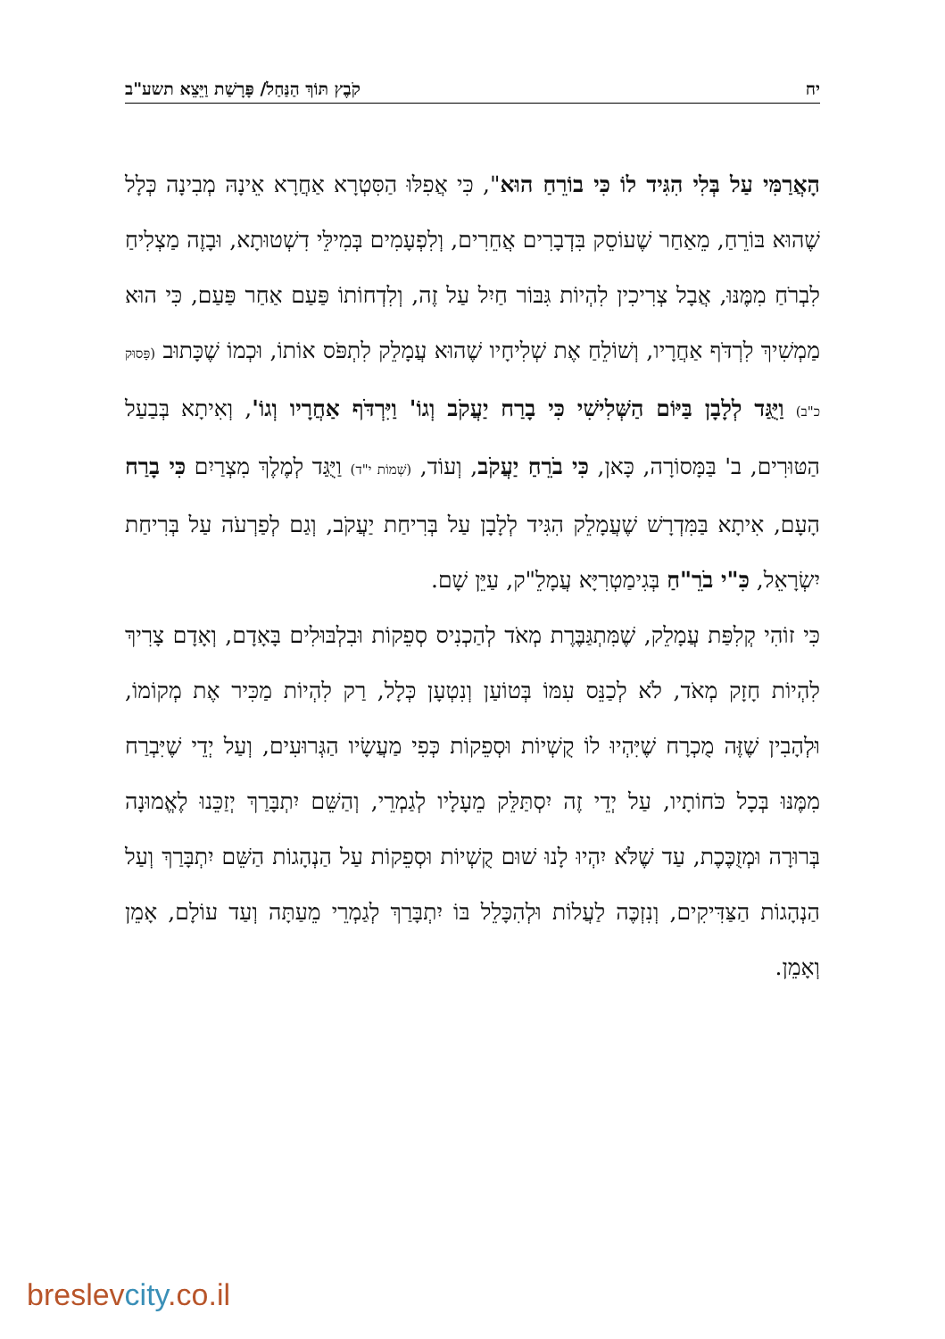יח קֹבֶץ תּוֹךְ הַנַּחַל/ פָּרָשַׁת וַיֵּצֵא תשע"ב
הָאֲרַמִּי עַל בְּלִי הִגִּיד לוֹ כִּי בוֹרֵחַ הוּא", כִּי אֲפִלּוּ הַסִּטְרָא אַחֲרָא אֵינָהּ מְבִינָה כְּלָל שֶׁהוּא בּוֹרֵחַ, מֵאַחַר שֶׁעוֹסֵק בִּדְבָרִים אֲחֵרִים, וְלִפְעָמִים בְּמִילֵּי דִשְׁטוּתָא, וּבָזֶה מַצְלִיחַ לִבְרֹחַ מִמֶּנּוּ, אֲבָל צְרִיכִין לִהְיוֹת גִּבּוֹר חַיִל עַל זֶה, וְלִדְחוֹתוֹ פַּעַם אַחַר פַּעַם, כִּי הוּא מַמְשִׁיךְ לִרְדֹּף אַחֲרָיו, וְשׁוֹלֵחַ אֶת שְׁלִיחָיו שֶׁהוּא עֲמָלֵק לִתְפֹּס אוֹתוֹ, וּכְמוֹ שֶׁכָּתוּב (פָּסוּק כ"ב) וַיֻּגַּד לְלָבָן בַּיּוֹם הַשְּׁלִישִׁי כִּי בָרַח יַעֲקֹב וְגוֹ' וַיִּרְדֹּף אַחֲרָיו וְגוֹ', וְאִיתָא בְּבַעַל הַטּוּרִים, ב' בַּמָּסוֹרָה, כָּאן, כִּי בֹרֵחַ יַעֲקֹב, וְעוֹד, (שְׁמוֹת י"ד) וַיֻּגַּד לְמֶלֶךְ מִצְרַיִם כִּי בָרַח הָעָם, אִיתָא בַּמִּדְרָשׁ שֶׁעֲמָלֵק הִגִּיד לְלָבָן עַל בְּרִיחַת יַעֲקֹב, וְגַם לְפַרְעֹה עַל בְּרִיחַת יִשְׂרָאֵל, כִּ"י בֹרֵ"חַ בְּגִימַטְרִיָּא עֲמָלֵ"ק, עַיֵּן שָׁם.
כִּי זוֹהִי קְלִפַּת עֲמָלֵק, שֶׁמִּתְגַּבֶּרֶת מְאֹד לְהַכְנִיס סְפֵקוֹת וּבִלְבּוּלִים בָּאָדָם, וְאָדָם צָרִיךְ לִהְיוֹת חָזָק מְאֹד, לֹא לְכַנֵּס עִמּוֹ בְּטוֹעַן וְנִטְעָן כְּלָל, רַק לִהְיוֹת מַכִּיר אֶת מְקוֹמוֹ, וּלְהָבִין שֶׁזֶּה מֻכְרָח שֶׁיִּהְיוּ לוֹ קֻשְׁיוֹת וּסְפֵקוֹת כְּפִי מַעֲשָׂיו הַגְּרוּעִים, וְעַל יְדֵי שֶׁיִּבְרַח מִמֶּנּוּ בְּכָל כֹּחוֹתָיו, עַל יְדֵי זֶה יִסְתַּלֵּק מֵעָלָיו לְגַמְרֵי, וְהַשֵּׁם יִתְבָּרַךְ יְזַכֵּנוּ לֶאֱמוּנָה בְּרוּרָה וּמְזֻכֶּכֶת, עַד שֶׁלֹּא יִהְיוּ לָנוּ שׁוּם קֻשְׁיוֹת וּסְפֵקוֹת עַל הַנְהָגוֹת הַשֵּׁם יִתְבָּרַךְ וְעַל הַנְהָגוֹת הַצַּדִּיקִים, וְנִזְכֶּה לַעֲלוֹת וּלְהִכָּלֵל בּוֹ יִתְבָּרַךְ לְגַמְרֵי מֵעַתָּה וְעַד עוֹלָם, אָמֵן וְאָמֵן.
breslevcity.co.il